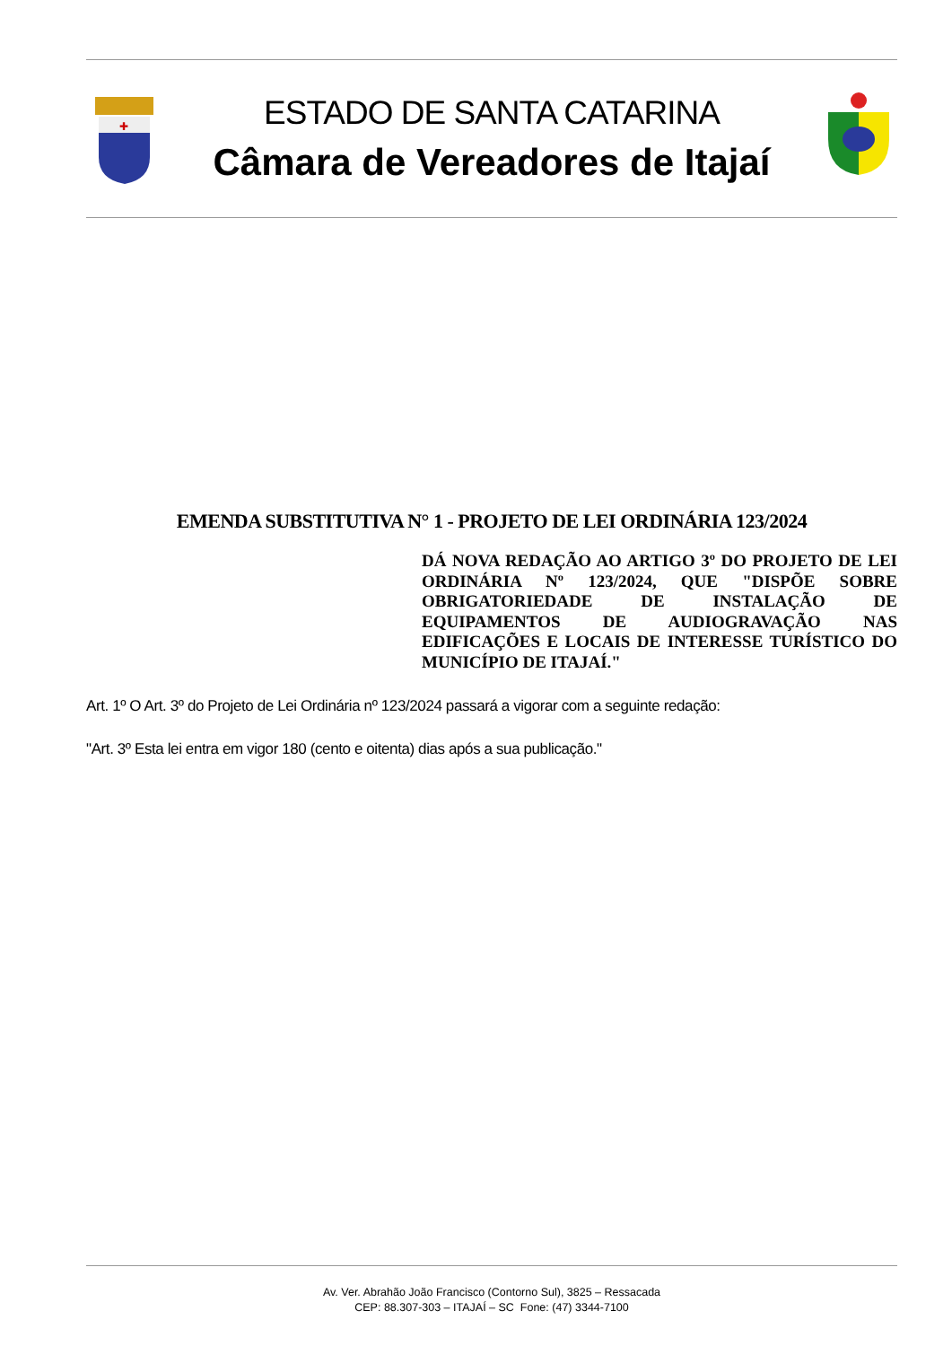✚
ESTADO DE SANTA CATARINA
Câmara de Vereadores de Itajaí
EMENDA SUBSTITUTIVA N° 1 - PROJETO DE LEI ORDINÁRIA 123/2024
DÁ NOVA REDAÇÃO AO ARTIGO 3º DO PROJETO DE LEI ORDINÁRIA Nº 123/2024, QUE "DISPÕE SOBRE OBRIGATORIEDADE DE INSTALAÇÃO DE EQUIPAMENTOS DE AUDIOGRAVAÇÃO NAS EDIFICAÇÕES E LOCAIS DE INTERESSE TURÍSTICO DO MUNICÍPIO DE ITAJAÍ."
Art. 1º O Art. 3º do Projeto de Lei Ordinária nº 123/2024 passará a vigorar com a seguinte redação:
"Art. 3º Esta lei entra em vigor 180 (cento e oitenta) dias após a sua publicação."
Av. Ver. Abrahão João Francisco (Contorno Sul), 3825 – Ressacada
CEP: 88.307-303 – ITAJAÍ – SC Fone: (47) 3344-7100